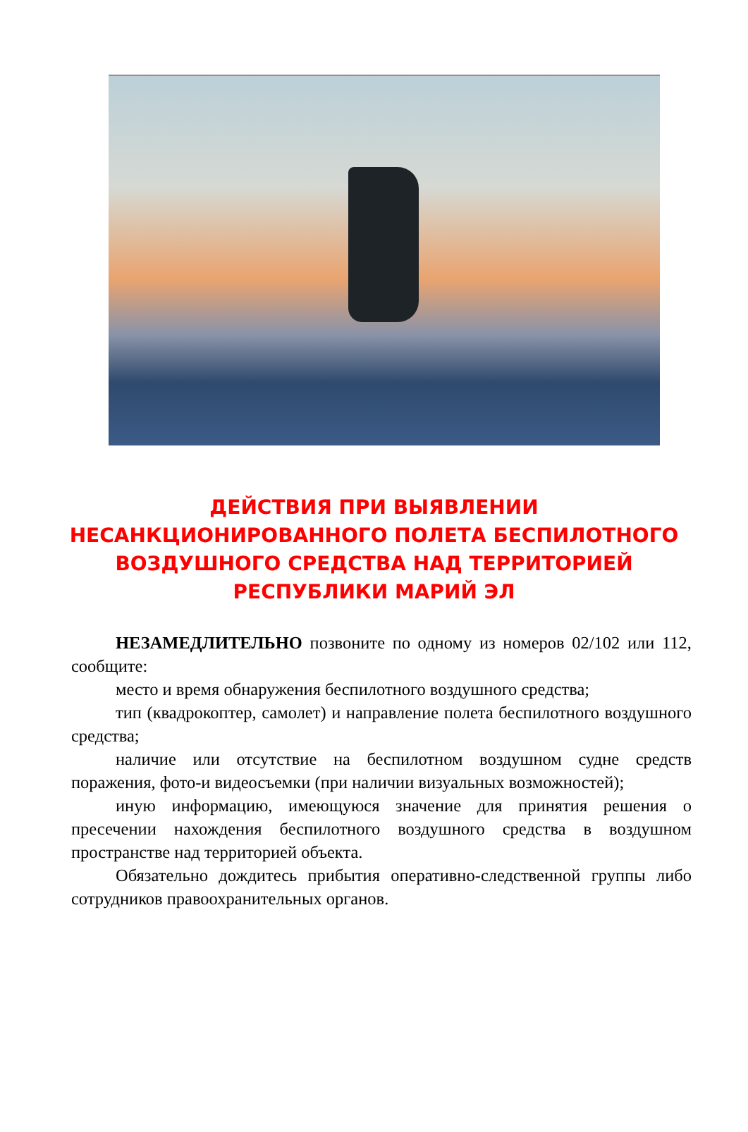ДЕЙСТВИЯ ПРИ ВЫЯВЛЕНИИ НЕСАНКЦИОНИРОВАННОГО ПОЛЕТА БЕСПИЛОТНОГО ВОЗДУШНОГО СРЕДСТВА НАД ТЕРРИТОРИЕЙ РЕСПУБЛИКИ МАРИЙ ЭЛ
НЕЗАМЕДЛИТЕЛЬНО позвоните по одному из номеров 02/102 или 112, сообщите:
место и время обнаружения беспилотного воздушного средства;
тип (квадрокоптер, самолет) и направление полета беспилотного воздушного средства;
наличие или отсутствие на беспилотном воздушном судне средств поражения, фото-и видеосъемки (при наличии визуальных возможностей);
иную информацию, имеющуюся значение для принятия решения о пресечении нахождения беспилотного воздушного средства в воздушном пространстве над территорией объекта.
Обязательно дождитесь прибытия оперативно-следственной группы либо сотрудников правоохранительных органов.